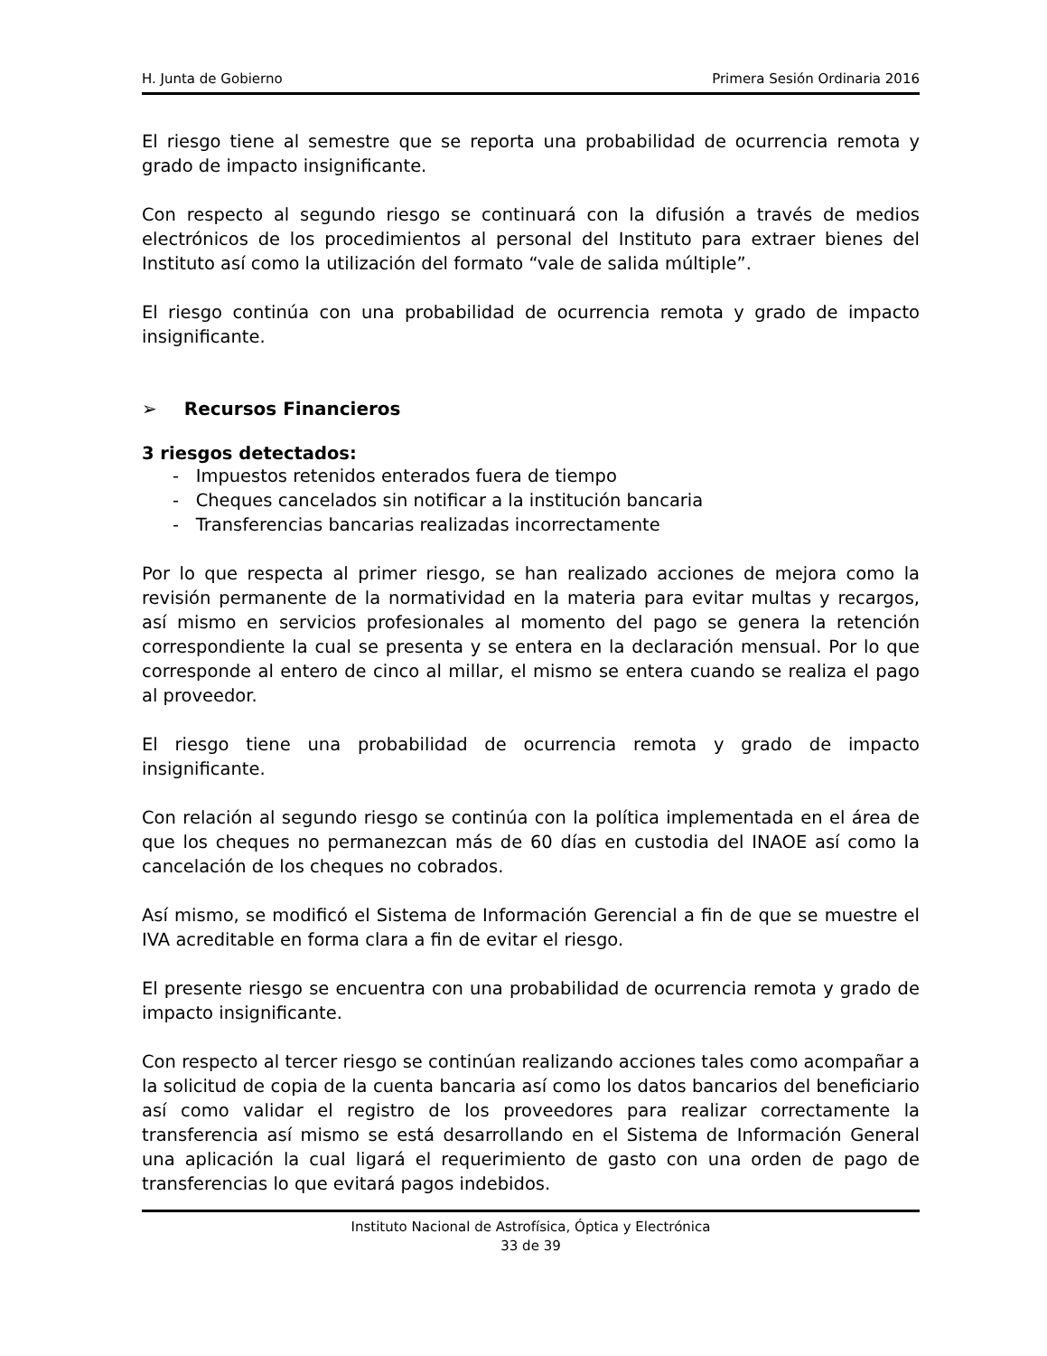H. Junta de Gobierno Primera Sesión Ordinaria 2016
El riesgo tiene al semestre que se reporta una probabilidad de ocurrencia remota y grado de impacto insignificante.
Con respecto al segundo riesgo se continuará con la difusión a través de medios electrónicos de los procedimientos al personal del Instituto para extraer bienes del Instituto así como la utilización del formato “vale de salida múltiple”.
El riesgo continúa con una probabilidad de ocurrencia remota y grado de impacto insignificante.
➢ Recursos Financieros
3 riesgos detectados:
- Impuestos retenidos enterados fuera de tiempo
- Cheques cancelados sin notificar a la institución bancaria
- Transferencias bancarias realizadas incorrectamente
Por lo que respecta al primer riesgo, se han realizado acciones de mejora como la revisión permanente de la normatividad en la materia para evitar multas y recargos, así mismo en servicios profesionales al momento del pago se genera la retención correspondiente la cual se presenta y se entera en la declaración mensual. Por lo que corresponde al entero de cinco al millar, el mismo se entera cuando se realiza el pago al proveedor.
El riesgo tiene una probabilidad de ocurrencia remota y grado de impacto insignificante.
Con relación al segundo riesgo se continúa con la política implementada en el área de que los cheques no permanezcan más de 60 días en custodia del INAOE así como la cancelación de los cheques no cobrados.
Así mismo, se modificó el Sistema de Información Gerencial a fin de que se muestre el IVA acreditable en forma clara a fin de evitar el riesgo.
El presente riesgo se encuentra con una probabilidad de ocurrencia remota y grado de impacto insignificante.
Con respecto al tercer riesgo se continúan realizando acciones tales como acompañar a la solicitud de copia de la cuenta bancaria así como los datos bancarios del beneficiario así como validar el registro de los proveedores para realizar correctamente la transferencia así mismo se está desarrollando en el Sistema de Información General una aplicación la cual ligará el requerimiento de gasto con una orden de pago de transferencias lo que evitará pagos indebidos.
Instituto Nacional de Astrofísica, Óptica y Electrónica
33 de 39